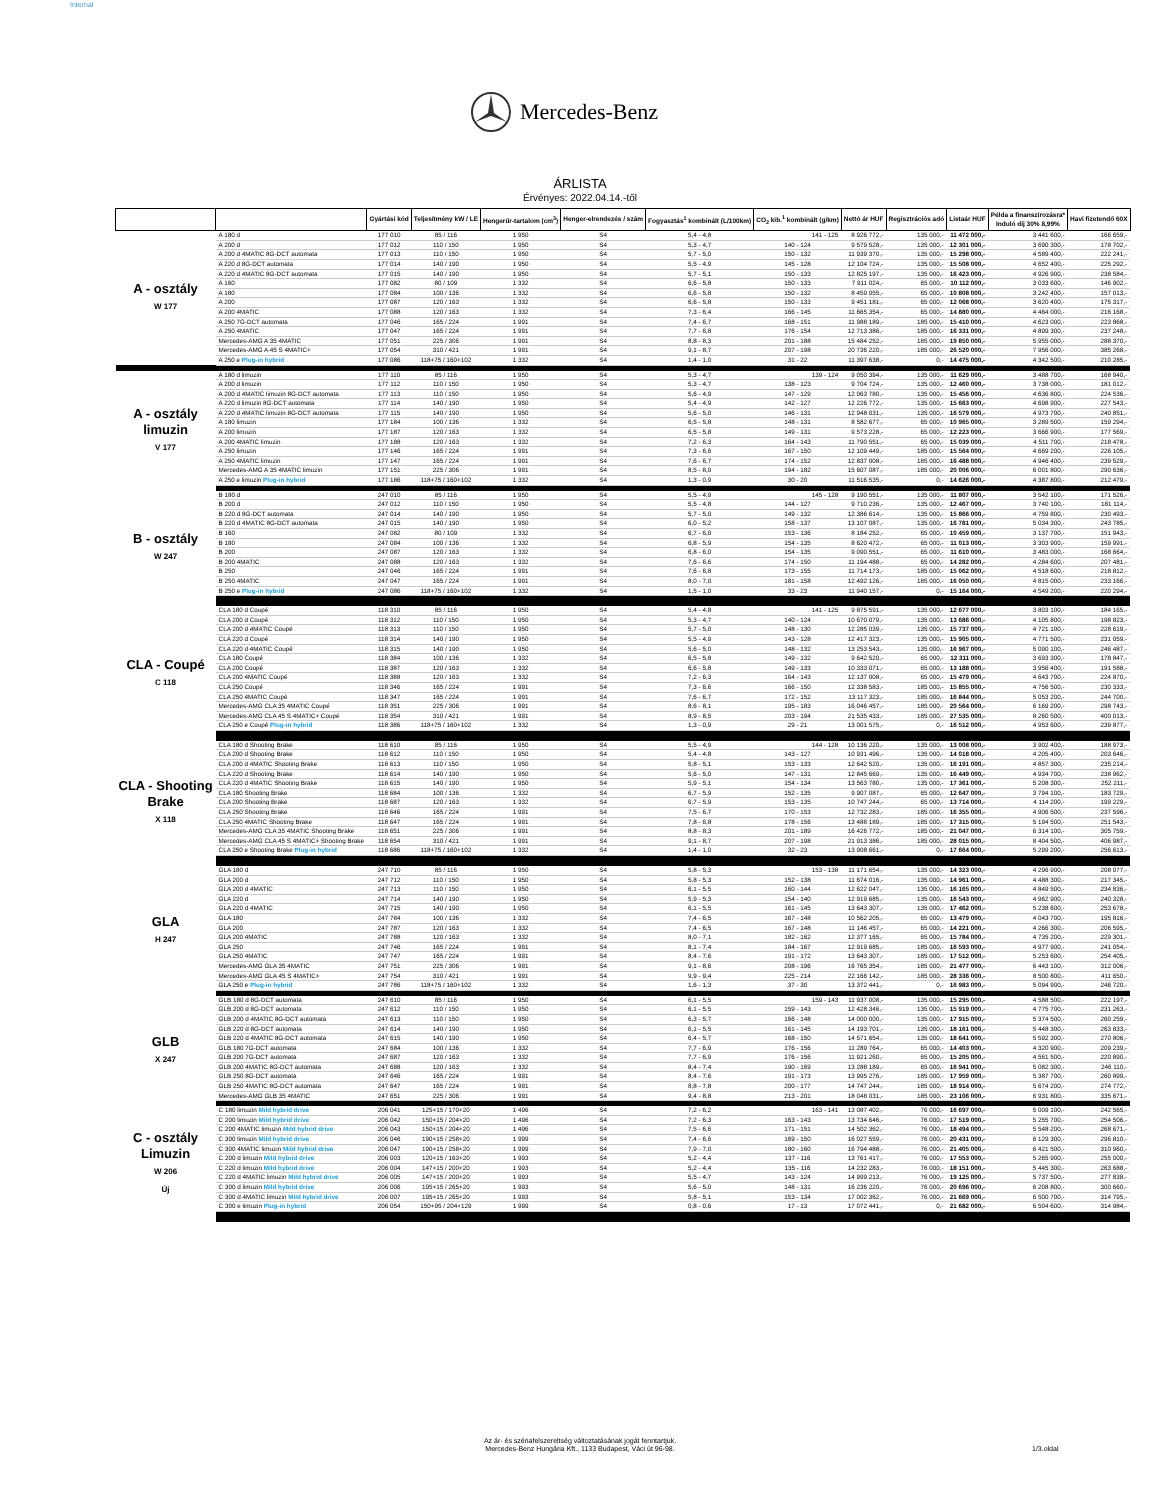Internal
Mercedes-Benz
ÁRLISTA
Érvényes: 2022.04.14.-től
| | | Gyártási kód | Teljesítmény kW / LE | Hengerűr-tartalom (cm<sup>3</sup>) | Henger-elrendezés / szám | Fogyasztás<sup>1</sup> kombinált (L/100km) | CO<sub>2</sub> kib.<sup>1</sup> kombinált (g/km) | Nettó ár HUF | Regisztrációs adó | Listaár HUF | Példa a finanszírozásra* Induló díj 30% 8,99% | Havi fizetendő 60X |
| --- | --- | --- | --- | --- | --- | --- | --- | --- | --- | --- | --- | --- |
| A - osztály W 177 | A 180 d | 177 010 | 85 / 116 | 1 950 | S4 | 5,4 - 4,8 | 141 - 125 | 8 926 772,- | 135 000,- | 11 472 000,- | 3 441 600,- | 166 659,- |
| | A 200 d | 177 012 | 110 / 150 | 1 950 | S4 | 5,3 - 4,7 | 140 - 124 | 9 579 528,- | 135 000,- | 12 301 000,- | 3 690 300,- | 178 702,- |
| | A 200 d 4MATIC 8G-DCT automata | 177 013 | 110 / 150 | 1 950 | S4 | 5,7 - 5,0 | 150 - 132 | 11 939 370,- | 135 000,- | 15 298 000,- | 4 589 400,- | 222 241,- |
| | A 220 d 8G-DCT automata | 177 014 | 140 / 190 | 1 950 | S4 | 5,5 - 4,9 | 145 - 128 | 12 104 724,- | 135 000,- | 15 508 000,- | 4 652 400,- | 225 292,- |
| | A 220 d 4MATIC 8G-DCT automata | 177 015 | 140 / 190 | 1 950 | S4 | 5,7 - 5,1 | 150 - 133 | 12 825 197,- | 135 000,- | 16 423 000,- | 4 926 900,- | 238 584,- |
| | A 160 | 177 082 | 80 / 109 | 1 332 | S4 | 6,6 - 5,8 | 150 - 133 | 7 911 024,- | 65 000,- | 10 112 000,- | 3 033 600,- | 146 902,- |
| | A 180 | 177 084 | 100 / 136 | 1 332 | S4 | 6,6 - 5,8 | 150 - 132 | 8 459 055,- | 65 000,- | 10 808 000,- | 3 242 400,- | 157 013,- |
| | A 200 | 177 087 | 120 / 163 | 1 332 | S4 | 6,6 - 5,8 | 150 - 133 | 9 451 181,- | 65 000,- | 12 068 000,- | 3 620 400,- | 175 317,- |
| | A 200 4MATIC | 177 088 | 120 / 163 | 1 332 | S4 | 7,3 - 6,4 | 166 - 145 | 11 665 354,- | 65 000,- | 14 880 000,- | 4 464 000,- | 216 168,- |
| | A 250 7G-DCT automata | 177 046 | 165 / 224 | 1 991 | S4 | 7,4 - 6,7 | 168 - 151 | 11 988 189,- | 185 000,- | 15 410 000,- | 4 623 000,- | 223 868,- |
| | A 250 4MATIC | 177 047 | 165 / 224 | 1 991 | S4 | 7,7 - 6,8 | 176 - 154 | 12 713 386,- | 185 000,- | 16 331 000,- | 4 899 300,- | 237 248,- |
| | Mercedes-AMG A 35 4MATIC | 177 051 | 225 / 306 | 1 991 | S4 | 8,8 - 8,3 | 201 - 188 | 15 484 252,- | 185 000,- | 19 850 000,- | 5 955 000,- | 288 370,- |
| | Mercedes-AMG A 45 S 4MATIC+ | 177 054 | 310 / 421 | 1 991 | S4 | 9,1 - 8,7 | 207 - 198 | 20 736 220,- | 185 000,- | 26 520 000,- | 7 956 000,- | 385 268,- |
| | A 250 e Plug-in hybrid | 177 086 | 118+75 / 160+102 | 1 332 | S4 | 1,4 - 1,0 | 31 - 22 | 11 397 638,- | 0,- | 14 475 000,- | 4 342 500,- | 210 285,- |
| A - osztály limuzin V 177 | A 180 d limuzin | 177 110 | 85 / 116 | 1 950 | S4 | 5,3 - 4,7 | 139 - 124 | 9 050 394,- | 135 000,- | 11 629 000,- | 3 488 700,- | 168 940,- |
| | A 200 d limuzin | 177 112 | 110 / 150 | 1 950 | S4 | 5,3 - 4,7 | 138 - 123 | 9 704 724,- | 135 000,- | 12 460 000,- | 3 738 000,- | 181 012,- |
| | A 200 d 4MATIC limuzin 8G-DCT automata | 177 113 | 110 / 150 | 1 950 | S4 | 5,6 - 4,9 | 147 - 129 | 12 063 780,- | 135 000,- | 15 456 000,- | 4 636 800,- | 224 536,- |
| | A 220 d limuzin 8G-DCT automata | 177 114 | 140 / 190 | 1 950 | S4 | 5,4 - 4,9 | 142 - 127 | 12 226 772,- | 135 000,- | 15 663 000,- | 4 698 900,- | 227 543,- |
| | A 220 d 4MATIC limuzin 8G-DCT automata | 177 115 | 140 / 190 | 1 950 | S4 | 5,6 - 5,0 | 146 - 131 | 12 948 031,- | 135 000,- | 16 579 000,- | 4 973 700,- | 240 851,- |
| | A 180 limuzin | 177 184 | 100 / 136 | 1 332 | S4 | 6,5 - 5,8 | 148 - 131 | 8 582 677,- | 65 000,- | 10 965 000,- | 3 289 500,- | 159 294,- |
| | A 200 limuzin | 177 187 | 120 / 163 | 1 332 | S4 | 6,5 - 5,8 | 149 - 131 | 9 573 228,- | 65 000,- | 12 223 000,- | 3 666 900,- | 177 569,- |
| | A 200 4MATIC limuzin | 177 188 | 120 / 163 | 1 332 | S4 | 7,2 - 6,3 | 164 - 143 | 11 790 551,- | 65 000,- | 15 039 000,- | 4 511 700,- | 218 478,- |
| | A 250 limuzin | 177 146 | 165 / 224 | 1 991 | S4 | 7,3 - 6,6 | 167 - 150 | 12 109 449,- | 185 000,- | 15 564 000,- | 4 669 200,- | 226 105,- |
| | A 250 4MATIC limuzin | 177 147 | 165 / 224 | 1 991 | S4 | 7,6 - 6,7 | 174 - 152 | 12 837 008,- | 185 000,- | 16 488 000,- | 4 946 400,- | 239 529,- |
| | Mercedes-AMG A 35 4MATIC limuzin | 177 151 | 225 / 306 | 1 991 | S4 | 8,5 - 8,0 | 194 - 182 | 15 607 087,- | 185 000,- | 20 006 000,- | 6 001 800,- | 290 636,- |
| | A 250 e limuzin Plug-in hybrid | 177 186 | 118+75 / 160+102 | 1 332 | S4 | 1,3 - 0,9 | 30 - 20 | 11 516 535,- | 0,- | 14 626 000,- | 4 387 800,- | 212 479,- |
| B - osztály W 247 | B 180 d | 247 010 | 85 / 116 | 1 950 | S4 | 5,5 - 4,9 | 145 - 128 | 9 190 551,- | 135 000,- | 11 807 000,- | 3 542 100,- | 171 526,- |
| | B 200 d | 247 012 | 110 / 150 | 1 950 | S4 | 5,5 - 4,8 | 144 - 127 | 9 710 236,- | 135 000,- | 12 467 000,- | 3 740 100,- | 181 114,- |
| | B 220 d 8G-DCT automata | 247 014 | 140 / 190 | 1 950 | S4 | 5,7 - 5,0 | 149 - 132 | 12 386 614,- | 135 000,- | 15 866 000,- | 4 759 800,- | 230 493,- |
| | B 220 d 4MATIC 8G-DCT automata | 247 015 | 140 / 190 | 1 950 | S4 | 6,0 - 5,2 | 158 - 137 | 13 107 087,- | 135 000,- | 16 781 000,- | 5 034 300,- | 243 785,- |
| | B 160 | 247 082 | 80 / 109 | 1 332 | S4 | 6,7 - 6,0 | 153 - 136 | 8 184 252,- | 65 000,- | 10 459 000,- | 3 137 700,- | 151 943,- |
| | B 180 | 247 084 | 100 / 136 | 1 332 | S4 | 6,8 - 5,9 | 154 - 135 | 8 620 472,- | 65 000,- | 11 013 000,- | 3 303 900,- | 159 991,- |
| | B 200 | 247 087 | 120 / 163 | 1 332 | S4 | 6,8 - 6,0 | 154 - 135 | 9 090 551,- | 65 000,- | 11 610 000,- | 3 483 000,- | 168 664,- |
| | B 200 4MATIC | 247 088 | 120 / 163 | 1 332 | S4 | 7,6 - 6,6 | 174 - 150 | 11 194 488,- | 65 000,- | 14 282 000,- | 4 284 600,- | 207 481,- |
| | B 250 | 247 046 | 165 / 224 | 1 991 | S4 | 7,6 - 6,8 | 173 - 155 | 11 714 173,- | 185 000,- | 15 062 000,- | 4 518 600,- | 218 812,- |
| | B 250 4MATIC | 247 047 | 165 / 224 | 1 991 | S4 | 8,0 - 7,0 | 181 - 158 | 12 492 126,- | 185 000,- | 16 050 000,- | 4 815 000,- | 233 166,- |
| | B 250 e Plug-in hybrid | 247 086 | 118+75 / 160+102 | 1 332 | S4 | 1,5 - 1,0 | 33 - 23 | 11 940 157,- | 0,- | 15 164 000,- | 4 549 200,- | 220 294,- |
| CLA - Coupé C 118 | CLA 180 d Coupé | 118 310 | 85 / 116 | 1 950 | S4 | 5,4 - 4,8 | 141 - 125 | 9 875 591,- | 135 000,- | 12 677 000,- | 3 803 100,- | 184 165,- |
| | CLA 200 d Coupé | 118 312 | 110 / 150 | 1 950 | S4 | 5,3 - 4,7 | 140 - 124 | 10 670 079,- | 135 000,- | 13 686 000,- | 4 105 800,- | 198 823,- |
| | CLA 200 d 4MATIC Coupé | 118 313 | 110 / 150 | 1 950 | S4 | 5,7 - 5,0 | 148 - 130 | 12 285 039,- | 135 000,- | 15 737 000,- | 4 721 100,- | 228 619,- |
| | CLA 220 d Coupé | 118 314 | 140 / 190 | 1 950 | S4 | 5,5 - 4,9 | 143 - 128 | 12 417 323,- | 135 000,- | 15 905 000,- | 4 771 500,- | 231 059,- |
| | CLA 220 d 4MATIC Coupé | 118 315 | 140 / 190 | 1 950 | S4 | 5,6 - 5,0 | 148 - 132 | 13 253 543,- | 135 000,- | 16 967 000,- | 5 090 100,- | 246 487,- |
| | CLA 180 Coupé | 118 384 | 100 / 136 | 1 332 | S4 | 6,5 - 5,8 | 149 - 132 | 9 642 520,- | 65 000,- | 12 311 000,- | 3 693 300,- | 178 847,- |
| | CLA 200 Coupé | 118 387 | 120 / 163 | 1 332 | S4 | 6,6 - 5,8 | 149 - 133 | 10 333 071,- | 65 000,- | 13 188 000,- | 3 956 400,- | 191 588,- |
| | CLA 200 4MATIC Coupé | 118 388 | 120 / 163 | 1 332 | S4 | 7,2 - 6,3 | 164 - 143 | 12 137 008,- | 65 000,- | 15 479 000,- | 4 643 700,- | 224 870,- |
| | CLA 250 Coupé | 118 346 | 165 / 224 | 1 991 | S4 | 7,3 - 6,6 | 166 - 150 | 12 338 583,- | 185 000,- | 15 855 000,- | 4 756 500,- | 230 333,- |
| | CLA 250 4MATIC Coupé | 118 347 | 165 / 224 | 1 991 | S4 | 7,6 - 6,7 | 172 - 152 | 13 117 323,- | 185 000,- | 16 844 000,- | 5 053 200,- | 244 700,- |
| | Mercedes-AMG CLA 35 4MATIC Coupé | 118 351 | 225 / 306 | 1 991 | S4 | 8,6 - 8,1 | 195 - 183 | 16 046 457,- | 185 000,- | 20 564 000,- | 6 169 200,- | 298 743,- |
| | Mercedes-AMG CLA 45 S 4MATIC+ Coupé | 118 354 | 310 / 421 | 1 991 | S4 | 8,9 - 8,5 | 203 - 194 | 21 535 433,- | 185 000,- | 27 535 000,- | 8 260 500,- | 400 013,- |
| | CLA 250 e Coupé Plug-in hybrid | 118 386 | 118+75 / 160+102 | 1 332 | S4 | 1,3 - 0,9 | 29 - 21 | 13 001 575,- | 0,- | 16 512 000,- | 4 953 600,- | 239 877,- |
| CLA - Shooting Brake X 118 | CLA 180 d Shooting Brake | 118 610 | 85 / 116 | 1 950 | S4 | 5,5 - 4,9 | 144 - 128 | 10 136 220,- | 135 000,- | 13 008 000,- | 3 902 400,- | 188 973,- |
| | CLA 200 d Shooting Brake | 118 612 | 110 / 150 | 1 950 | S4 | 5,4 - 4,8 | 143 - 127 | 10 931 496,- | 135 000,- | 14 018 000,- | 4 205 400,- | 203 646,- |
| | CLA 200 d 4MATIC Shooting Brake | 118 613 | 110 / 150 | 1 950 | S4 | 5,8 - 5,1 | 153 - 133 | 12 642 520,- | 135 000,- | 16 191 000,- | 4 857 300,- | 235 214,- |
| | CLA 220 d Shooting Brake | 118 614 | 140 / 190 | 1 950 | S4 | 5,6 - 5,0 | 147 - 131 | 12 845 669,- | 135 000,- | 16 449 000,- | 4 934 700,- | 238 962,- |
| | CLA 220 d 4MATIC Shooting Brake | 118 615 | 140 / 190 | 1 950 | S4 | 5,9 - 5,1 | 154 - 134 | 13 563 780,- | 135 000,- | 17 361 000,- | 5 208 300,- | 252 211,- |
| | CLA 180 Shooting Brake | 118 684 | 100 / 136 | 1 332 | S4 | 6,7 - 5,9 | 152 - 135 | 9 907 087,- | 65 000,- | 12 647 000,- | 3 794 100,- | 183 729,- |
| | CLA 200 Shooting Brake | 118 687 | 120 / 163 | 1 332 | S4 | 6,7 - 5,9 | 153 - 135 | 10 747 244,- | 65 000,- | 13 714 000,- | 4 114 200,- | 199 229,- |
| | CLA 250 Shooting Brake | 118 646 | 165 / 224 | 1 991 | S4 | 7,5 - 6,7 | 170 - 153 | 12 732 283,- | 185 000,- | 16 355 000,- | 4 906 500,- | 237 596,- |
| | CLA 250 4MATIC Shooting Brake | 118 647 | 165 / 224 | 1 991 | S4 | 7,8 - 6,8 | 178 - 156 | 13 488 189,- | 185 000,- | 17 315 000,- | 5 194 500,- | 251 543,- |
| | Mercedes-AMG CLA 35 4MATIC Shooting Brake | 118 651 | 225 / 306 | 1 991 | S4 | 8,8 - 8,3 | 201 - 189 | 16 426 772,- | 185 000,- | 21 047 000,- | 6 314 100,- | 305 759,- |
| | Mercedes-AMG CLA 45 S 4MATIC+ Shooting Brake | 118 654 | 310 / 421 | 1 991 | S4 | 9,1 - 8,7 | 207 - 198 | 21 913 386,- | 185 000,- | 28 015 000,- | 8 404 500,- | 406 987,- |
| | CLA 250 e Shooting Brake Plug-in hybrid | 118 686 | 118+75 / 160+102 | 1 332 | S4 | 1,4 - 1,0 | 32 - 23 | 13 908 661,- | 0,- | 17 664 000,- | 5 299 200,- | 256 613,- |
| GLA H 247 | GLA 180 d | 247 710 | 85 / 116 | 1 950 | S4 | 5,8 - 5,3 | 153 - 138 | 11 171 654,- | 135 000,- | 14 323 000,- | 4 296 900,- | 208 077,- |
| | GLA 200 d | 247 712 | 110 / 150 | 1 950 | S4 | 5,8 - 5,3 | 152 - 138 | 11 674 016,- | 135 000,- | 14 961 000,- | 4 488 300,- | 217 345,- |
| | GLA 200 d 4MATIC | 247 713 | 110 / 150 | 1 950 | S4 | 6,1 - 5,5 | 160 - 144 | 12 622 047,- | 135 000,- | 16 165 000,- | 4 849 500,- | 234 836,- |
| | GLA 220 d | 247 714 | 140 / 190 | 1 950 | S4 | 5,9 - 5,3 | 154 - 140 | 12 919 685,- | 135 000,- | 16 543 000,- | 4 962 900,- | 240 328,- |
| | GLA 220 d 4MATIC | 247 715 | 140 / 190 | 1 950 | S4 | 6,1 - 5,5 | 161 - 145 | 13 643 307,- | 135 000,- | 17 462 000,- | 5 238 600,- | 253 678,- |
| | GLA 180 | 247 784 | 100 / 136 | 1 332 | S4 | 7,4 - 6,5 | 167 - 148 | 10 562 205,- | 65 000,- | 13 479 000,- | 4 043 700,- | 195 816,- |
| | GLA 200 | 247 787 | 120 / 163 | 1 332 | S4 | 7,4 - 6,5 | 167 - 148 | 11 146 457,- | 65 000,- | 14 221 000,- | 4 266 300,- | 206 595,- |
| | GLA 200 4MATIC | 247 788 | 120 / 163 | 1 332 | S4 | 8,0 - 7,1 | 182 - 162 | 12 377 165,- | 65 000,- | 15 784 000,- | 4 735 200,- | 229 301,- |
| | GLA 250 | 247 746 | 165 / 224 | 1 991 | S4 | 8,1 - 7,4 | 184 - 167 | 12 919 685,- | 185 000,- | 16 593 000,- | 4 977 900,- | 241 054,- |
| | GLA 250 4MATIC | 247 747 | 165 / 224 | 1 991 | S4 | 8,4 - 7,6 | 191 - 172 | 13 643 307,- | 185 000,- | 17 512 000,- | 5 253 600,- | 254 405,- |
| | Mercedes-AMG GLA 35 4MATIC | 247 751 | 225 / 306 | 1 991 | S4 | 9,1 - 8,6 | 208 - 196 | 16 765 354,- | 185 000,- | 21 477 000,- | 6 443 100,- | 312 006,- |
| | Mercedes-AMG GLA 45 S 4MATIC+ | 247 754 | 310 / 421 | 1 991 | S4 | 9,9 - 9,4 | 225 - 214 | 22 166 142,- | 185 000,- | 28 336 000,- | 8 500 800,- | 411 650,- |
| | GLA 250 e Plug-in hybrid | 247 786 | 118+75 / 160+102 | 1 332 | S4 | 1,6 - 1,3 | 37 - 30 | 13 372 441,- | 0,- | 16 983 000,- | 5 094 900,- | 246 720,- |
| GLB X 247 | GLB 180 d 8G-DCT automata | 247 610 | 85 / 116 | 1 950 | S4 | 6,1 - 5,5 | 159 - 143 | 11 937 008,- | 135 000,- | 15 295 000,- | 4 588 500,- | 222 197,- |
| | GLB 200 d 8G-DCT automata | 247 612 | 110 / 150 | 1 950 | S4 | 6,1 - 5,5 | 159 - 143 | 12 428 346,- | 135 000,- | 15 919 000,- | 4 775 700,- | 231 263,- |
| | GLB 200 d 4MATIC 8G-DCT automata | 247 613 | 110 / 150 | 1 950 | S4 | 6,3 - 5,7 | 166 - 148 | 14 000 000,- | 135 000,- | 17 915 000,- | 5 374 500,- | 260 259,- |
| | GLB 220 d 8G-DCT automata | 247 614 | 140 / 190 | 1 950 | S4 | 6,1 - 5,5 | 161 - 145 | 14 193 701,- | 135 000,- | 18 161 000,- | 5 448 300,- | 263 833,- |
| | GLB 220 d 4MATIC 8G-DCT automata | 247 615 | 140 / 190 | 1 950 | S4 | 6,4 - 5,7 | 168 - 150 | 14 571 654,- | 135 000,- | 18 641 000,- | 5 592 300,- | 270 806,- |
| | GLB 180 7G-DCT automata | 247 684 | 100 / 136 | 1 332 | S4 | 7,7 - 6,9 | 176 - 156 | 11 289 764,- | 65 000,- | 14 403 000,- | 4 320 900,- | 209 239,- |
| | GLB 200 7G-DCT automata | 247 687 | 120 / 163 | 1 332 | S4 | 7,7 - 6,9 | 176 - 156 | 11 921 260,- | 65 000,- | 15 205 000,- | 4 561 500,- | 220 890,- |
| | GLB 200 4MATIC 8G-DCT automata | 247 688 | 120 / 163 | 1 332 | S4 | 8,4 - 7,4 | 190 - 169 | 13 288 189,- | 65 000,- | 16 941 000,- | 5 082 300,- | 246 110,- |
| | GLB 250 8G-DCT automata | 247 646 | 165 / 224 | 1 991 | S4 | 8,4 - 7,6 | 191 - 173 | 13 995 276,- | 185 000,- | 17 959 000,- | 5 387 700,- | 260 899,- |
| | GLB 250 4MATIC 8G-DCT automata | 247 647 | 165 / 224 | 1 991 | S4 | 8,8 - 7,8 | 200 - 177 | 14 747 244,- | 185 000,- | 18 914 000,- | 5 674 200,- | 274 772,- |
| | Mercedes-AMG GLB 35 4MATIC | 247 651 | 225 / 306 | 1 991 | S4 | 9,4 - 8,8 | 213 - 201 | 18 048 031,- | 185 000,- | 23 106 000,- | 6 931 800,- | 335 671,- |
| C - osztály Limuzin W 206 Új | C 180 limuzin Mild hybrid drive | 206 041 | 125+15 / 170+20 | 1 496 | S4 | 7,2 - 6,2 | 163 - 141 | 13 087 402,- | 76 000,- | 16 697 000,- | 5 009 100,- | 242 565,- |
| | C 200 limuzin Mild hybrid drive | 206 042 | 150+15 / 204+20 | 1 496 | S4 | 7,2 - 6,3 | 163 - 143 | 13 734 646,- | 76 000,- | 17 519 000,- | 5 255 700,- | 254 506,- |
| | C 200 4MATIC limuzin Mild hybrid drive | 206 043 | 150+15 / 204+20 | 1 496 | S4 | 7,5 - 6,6 | 171 - 151 | 14 502 362,- | 76 000,- | 18 494 000,- | 5 548 200,- | 268 671,- |
| | C 300 limuzin Mild hybrid drive | 206 046 | 190+15 / 258+20 | 1 999 | S4 | 7,4 - 6,6 | 169 - 150 | 16 027 559,- | 76 000,- | 20 431 000,- | 6 129 300,- | 296 810,- |
| | C 300 4MATIC limuzin Mild hybrid drive | 206 047 | 190+15 / 258+20 | 1 999 | S4 | 7,9 - 7,0 | 180 - 160 | 16 794 488,- | 76 000,- | 21 405 000,- | 6 421 500,- | 310 960,- |
| | C 200 d limuzin Mild hybrid drive | 206 003 | 120+15 / 163+20 | 1 993 | S4 | 5,2 - 4,4 | 137 - 116 | 13 761 417,- | 76 000,- | 17 553 000,- | 5 265 900,- | 255 000,- |
| | C 220 d limuzin Mild hybrid drive | 206 004 | 147+15 / 200+20 | 1 993 | S4 | 5,2 - 4,4 | 135 - 116 | 14 232 283,- | 76 000,- | 18 151 000,- | 5 445 300,- | 263 688,- |
| | C 220 d 4MATIC limuzin Mild hybrid drive | 206 005 | 147+15 / 200+20 | 1 993 | S4 | 5,5 - 4,7 | 143 - 124 | 14 999 213,- | 76 000,- | 19 125 000,- | 5 737 500,- | 277 838,- |
| | C 300 d limuzin Mild hybrid drive | 206 006 | 195+15 / 265+20 | 1 993 | S4 | 5,6 - 5,0 | 148 - 131 | 16 236 220,- | 76 000,- | 20 696 000,- | 6 208 800,- | 300 660,- |
| | C 300 d 4MATIC limuzin Mild hybrid drive | 206 007 | 195+15 / 265+20 | 1 993 | S4 | 5,8 - 5,1 | 153 - 134 | 17 002 362,- | 76 000,- | 21 669 000,- | 6 500 700,- | 314 795,- |
| | C 300 e limuzin Plug-in hybrid | 206 054 | 150+95 / 204+129 | 1 999 | S4 | 0,8 - 0,6 | 17 - 13 | 17 072 441,- | 0,- | 21 682 000,- | 6 504 600,- | 314 984,- |
Az ár- és szériafelszereltség változtatásának jogát fenntartjuk.
Mercedes-Benz Hungária Kft., 1133 Budapest, Váci út 96-98.
1/3.oldal